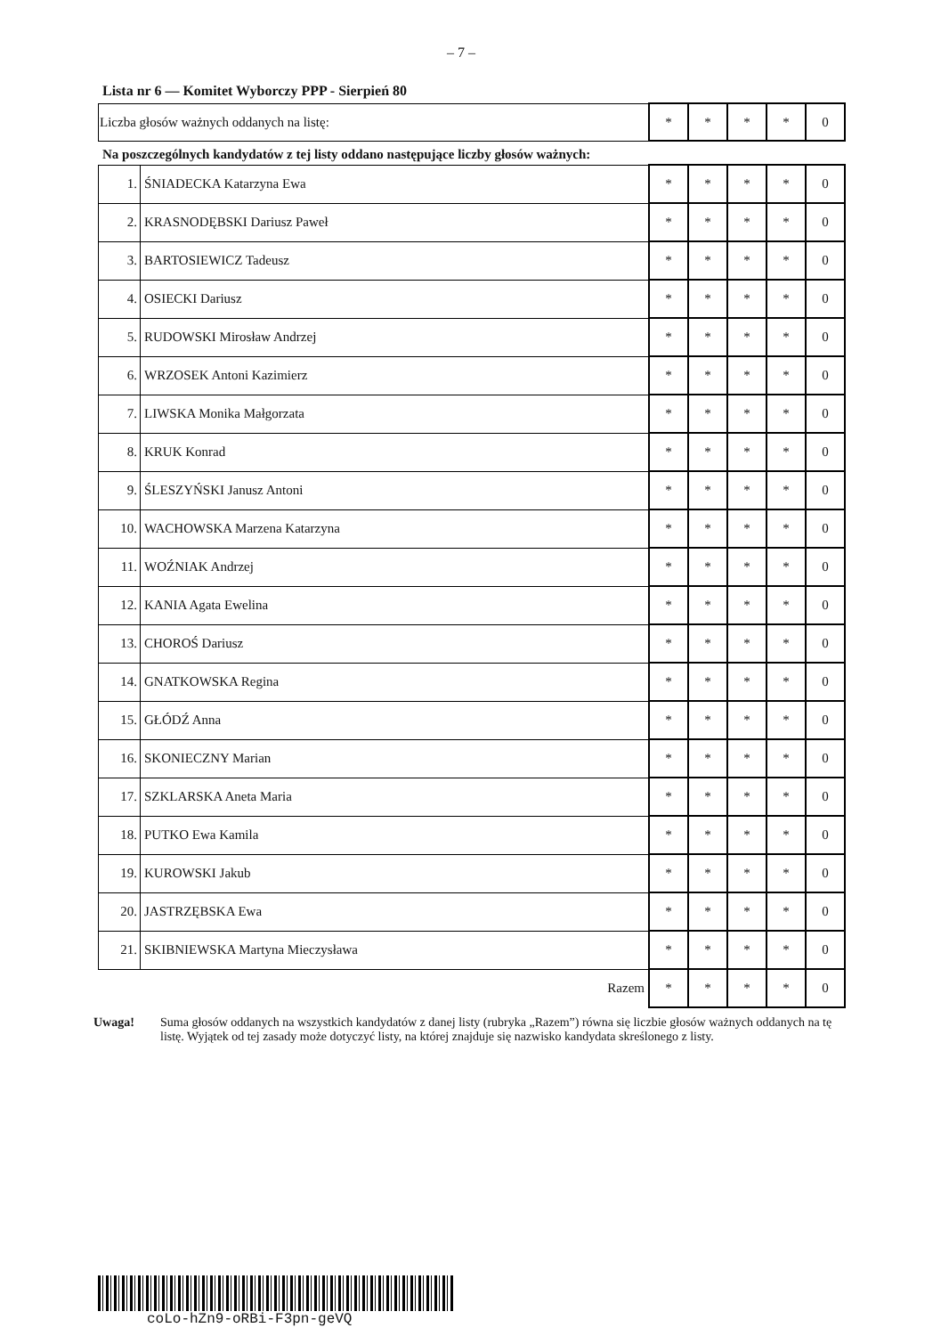– 7 –
Lista nr 6 — Komitet Wyborczy PPP - Sierpień 80
| Liczba głosów ważnych oddanych na listę: | * | * | * | * | 0 |
Na poszczególnych kandydatów z tej listy oddano następujące liczby głosów ważnych:
| 1. | ŚNIADECKA Katarzyna Ewa | * | * | * | * | 0 |
| 2. | KRASNODĘBSKI Dariusz Paweł | * | * | * | * | 0 |
| 3. | BARTOSIEWICZ Tadeusz | * | * | * | * | 0 |
| 4. | OSIECKI Dariusz | * | * | * | * | 0 |
| 5. | RUDOWSKI Mirosław Andrzej | * | * | * | * | 0 |
| 6. | WRZOSEK Antoni Kazimierz | * | * | * | * | 0 |
| 7. | LIWSKA Monika Małgorzata | * | * | * | * | 0 |
| 8. | KRUK Konrad | * | * | * | * | 0 |
| 9. | ŚLESZYŃSKI Janusz Antoni | * | * | * | * | 0 |
| 10. | WACHOWSKA Marzena Katarzyna | * | * | * | * | 0 |
| 11. | WOŹNIAK Andrzej | * | * | * | * | 0 |
| 12. | KANIA Agata Ewelina | * | * | * | * | 0 |
| 13. | CHOROŚ Dariusz | * | * | * | * | 0 |
| 14. | GNATKOWSKA Regina | * | * | * | * | 0 |
| 15. | GŁÓDŹ Anna | * | * | * | * | 0 |
| 16. | SKONIECZNY Marian | * | * | * | * | 0 |
| 17. | SZKLARSKA Aneta Maria | * | * | * | * | 0 |
| 18. | PUTKO Ewa Kamila | * | * | * | * | 0 |
| 19. | KUROWSKI Jakub | * | * | * | * | 0 |
| 20. | JASTRZĘBSKA Ewa | * | * | * | * | 0 |
| 21. | SKIBNIEWSKA Martyna Mieczysława | * | * | * | * | 0 |
| | Razem | * | * | * | * | 0 |
Uwaga! Suma głosów oddanych na wszystkich kandydatów z danej listy (rubryka „Razem”) równa się liczbie głosów ważnych oddanych na tę listę. Wyjątek od tej zasady może dotyczyć listy, na której znajduje się nazwisko kandydata skreślonego z listy.
coLo-hZn9-oRBi-F3pn-geVQ